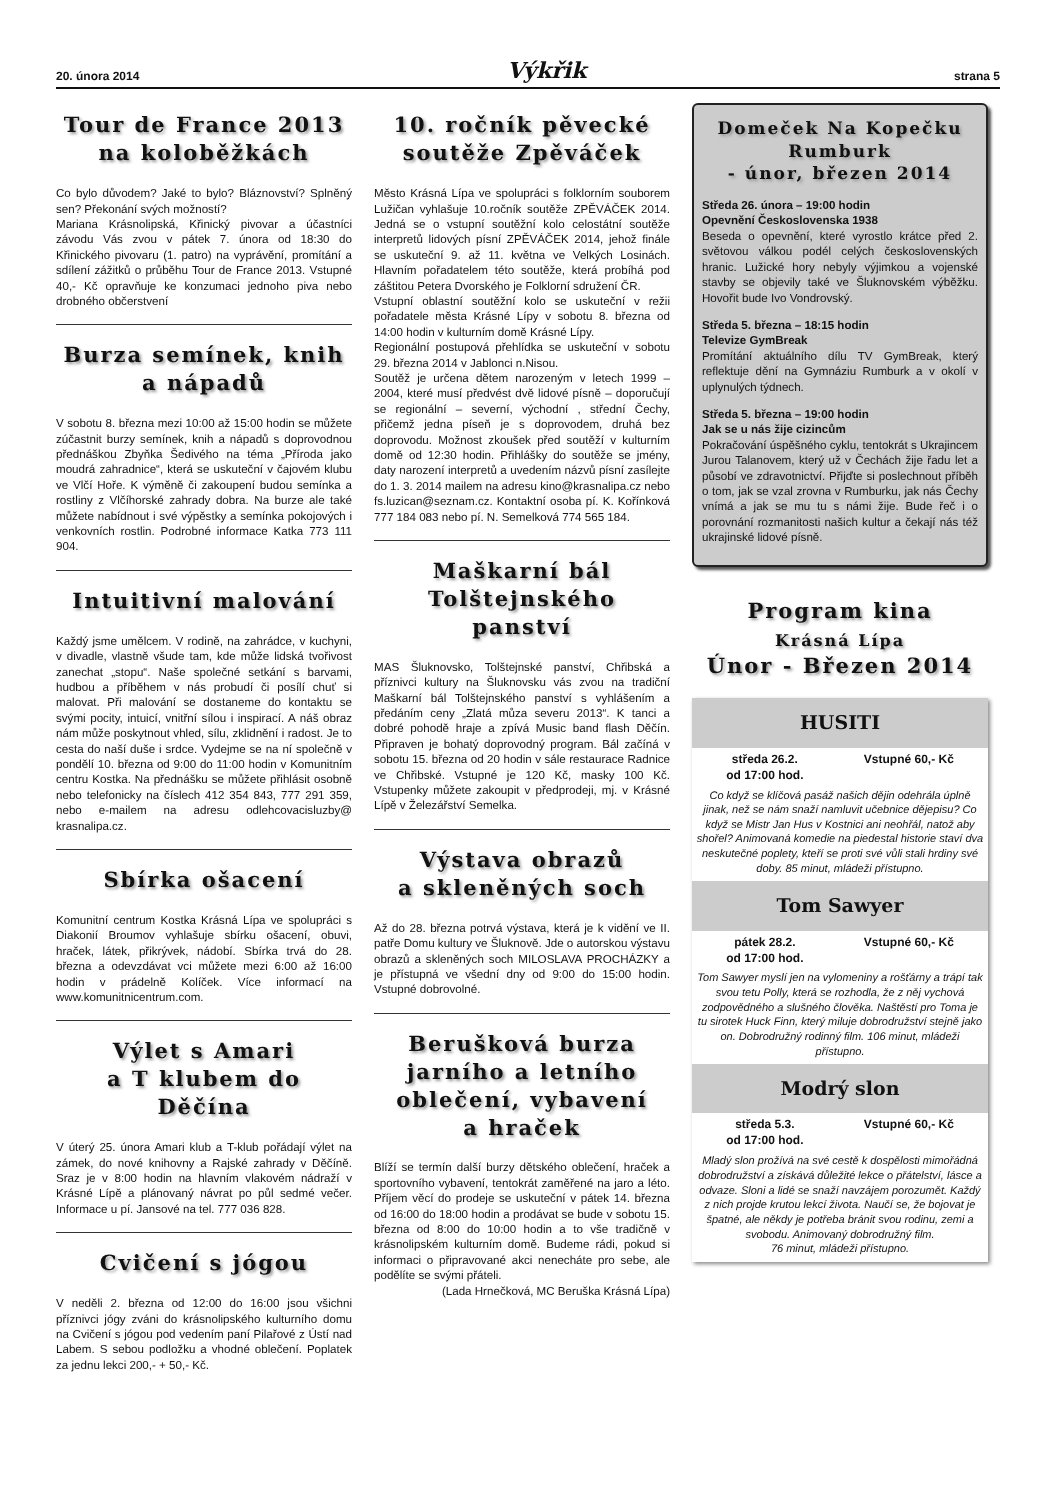20. února 2014 Výkřik strana 5
Tour de France 2013
na koloběžkách
Co bylo důvodem? Jaké to bylo? Bláznovství? Splněný sen? Překonání svých možností?
Mariana Krásnolipská, Křinický pivovar a účastníci závodu Vás zvou v pátek 7. února od 18:30 do Křinického pivovaru (1. patro) na vyprávění, promítání a sdílení zážitků o průběhu Tour de France 2013. Vstupné 40,- Kč opravňuje ke konzumaci jednoho piva nebo drobného občerstvení
Burza semínek, knih
a nápadů
V sobotu 8. března mezi 10:00 až 15:00 hodin se můžete zúčastnit burzy semínek, knih a nápadů s doprovodnou přednáškou Zbyňka Šedivého na téma „Příroda jako moudrá zahradnice“, která se uskuteční v čajovém klubu ve Vlčí Hoře. K výměně či zakoupení budou semínka a rostliny z Vlčíhorské zahrady dobra. Na burze ale také můžete nabídnout i své výpěstky a semínka pokojových i venkovních rostlin. Podrobné informace Katka 773 111 904.
Intuitivní malování
Každý jsme umělcem. V rodině, na zahrádce, v kuchyni, v divadle, vlastně všude tam, kde může lidská tvořivost zanechat „stopu“. Naše společné setkání s barvami, hudbou a příběhem v nás probudí či posílí chuť si malovat. Při malování se dostaneme do kontaktu se svými pocity, intuicí, vnitřní sílou i inspirací. A náš obraz nám může poskytnout vhled, sílu, zklidnění i radost. Je to cesta do naší duše i srdce. Vydejme se na ní společně v pondělí 10. března od 9:00 do 11:00 hodin v Komunitním centru Kostka. Na přednášku se můžete přihlásit osobně nebo telefonicky na číslech 412 354 843, 777 291 359, nebo e-mailem na adresu odlehcovacisluzby@ krasnalipa.cz.
Sbírka ošacení
Komunitní centrum Kostka Krásná Lípa ve spolupráci s Diakonií Broumov vyhlašuje sbírku ošacení, obuvi, hraček, látek, přikrývek, nádobí. Sbírka trvá do 28. března a odevzdávat vci můžete mezi 6:00 až 16:00 hodin v prádelně Kolíček. Více informací na www.komunitnicentrum.com.
Výlet s Amari
a T klubem do Děčína
V úterý 25. února Amari klub a T-klub pořádají výlet na zámek, do nové knihovny a Rajské zahrady v Děčíně. Sraz je v 8:00 hodin na hlavním vlakovém nádraží v Krásné Lípě a plánovaný návrat po půl sedmé večer. Informace u pí. Jansové na tel. 777 036 828.
Cvičení s jógou
V neděli 2. března od 12:00 do 16:00 jsou všichni příznivci jógy zváni do krásnolipského kulturního domu na Cvičení s jógou pod vedením paní Pilařové z Ústí nad Labem. S sebou podložku a vhodné oblečení. Poplatek za jednu lekci 200,- + 50,- Kč.
10. ročník pěvecké
soutěže Zpěváček
Město Krásná Lípa ve spolupráci s folklorním souborem Lužičan vyhlašuje 10.ročník soutěže ZPĚVÁČEK 2014. Jedná se o vstupní soutěžní kolo celostátní soutěže interpretů lidových písní ZPĚVÁČEK 2014, jehož finále se uskuteční 9. až 11. května ve Velkých Losinách. Hlavním pořadatelem této soutěže, která probíhá pod záštitou Petera Dvorského je Folklorní sdružení ČR.
Vstupní oblastní soutěžní kolo se uskuteční v režii pořadatele města Krásné Lípy v sobotu 8. března od 14:00 hodin v kulturním domě Krásné Lípy.
Regionální postupová přehlídka se uskuteční v sobotu 29. března 2014 v Jablonci n.Nisou.
Soutěž je určena dětem narozeným v letech 1999 – 2004, které musí předvést dvě lidové písně – doporučují se regionální – severní, východní , střední Čechy, přičemž jedna píseň je s doprovodem, druhá bez doprovodu. Možnost zkoušek před soutěží v kulturním domě od 12:30 hodin. Přihlášky do soutěže se jmény, daty narození interpretů a uvedením názvů písní zasílejte do 1. 3. 2014 mailem na adresu kino@krasnalipa.cz nebo fs.luzican@seznam.cz. Kontaktní osoba pí. K. Kořínková 777 184 083 nebo pí. N. Semelková 774 565 184.
Maškarní bál
Tolštejnského panství
MAS Šluknovsko, Tolštejnské panství, Chřibská a příznivci kultury na Šluknovsku vás zvou na tradiční Maškarní bál Tolštejnského panství s vyhlášením a předáním ceny „Zlatá můza severu 2013“. K tanci a dobré pohodě hraje a zpívá Music band flash Děčín. Připraven je bohatý doprovodný program. Bál začíná v sobotu 15. března od 20 hodin v sále restaurace Radnice ve Chřibské. Vstupné je 120 Kč, masky 100 Kč. Vstupenky můžete zakoupit v předprodeji, mj. v Krásné Lípě v Železářství Semelka.
Výstava obrazů
a skleněných soch
Až do 28. března potrvá výstava, která je k vidění ve II. patře Domu kultury ve Šluknově. Jde o autorskou výstavu obrazů a skleněných soch MILOSLAVA PROCHÁZKY a je přístupná ve všední dny od 9:00 do 15:00 hodin. Vstupné dobrovolné.
Berušková burza
jarního a letního
oblečení, vybavení
a hraček
Blíží se termín další burzy dětského oblečení, hraček a sportovního vybavení, tentokrát zaměřené na jaro a léto. Příjem věcí do prodeje se uskuteční v pátek 14. března od 16:00 do 18:00 hodin a prodávat se bude v sobotu 15. března od 8:00 do 10:00 hodin a to vše tradičně v krásnolipském kulturním domě. Budeme rádi, pokud si informaci o připravované akci nenecháte pro sebe, ale podělíte se svými přáteli.
(Lada Hrnečková, MC Beruška Krásná Lípa)
Domeček Na Kopečku
Rumburk
- únor, březen 2014
Středa 26. února – 19:00 hodin
Opevnění Československa 1938
Beseda o opevnění, které vyrostlo krátce před 2. světovou válkou podél celých československých hranic. Lužické hory nebyly výjimkou a vojenské stavby se objevily také ve Šluknovském výběžku. Hovořit bude Ivo Vondrovský.
Středa 5. března – 18:15 hodin
Televize GymBreak
Promítání aktuálního dílu TV GymBreak, který reflektuje dění na Gymnáziu Rumburk a v okolí v uplynulých týdnech.
Středa 5. března – 19:00 hodin
Jak se u nás žije cizincům
Pokračování úspěšného cyklu, tentokrát s Ukrajincem Jurou Talanovem, který už v Čechách žije řadu let a působí ve zdravotnictví. Přijďte si poslechnout příběh o tom, jak se vzal zrovna v Rumburku, jak nás Čechy vnímá a jak se mu tu s námi žije. Bude řeč i o porovnání rozmanitosti našich kultur a čekají nás též ukrajinské lidové písně.
Program kina
Krásná Lípa
Únor - Březen 2014
HUSITI
středa 26.2.
od 17:00 hod. Vstupné 60,- Kč
Co když se klíčová pasáž našich dějin odehrála úplně jinak, než se nám snaží namluvit učebnice dějepisu? Co když se Mistr Jan Hus v Kostnici ani neohřál, natož aby shořel? Animovaná komedie na piedestal historie staví dva neskutečné poplety, kteří se proti své vůli stali hrdiny své doby. 85 minut, mládeži přístupno.
Tom Sawyer
pátek 28.2.
od 17:00 hod. Vstupné 60,- Kč
Tom Sawyer myslí jen na vylomeniny a rošťárny a trápí tak svou tetu Polly, která se rozhodla, že z něj vychová zodpovědného a slušného člověka. Naštěstí pro Toma je tu sirotek Huck Finn, který miluje dobrodružství stejně jako on. Dobrodružný rodinný film. 106 minut, mládeži přístupno.
Modrý slon
středa 5.3.
od 17:00 hod. Vstupné 60,- Kč
Mladý slon prožívá na své cestě k dospělosti mimořádná dobrodružství a získává důležité lekce o přátelství, lásce a odvaze. Sloni a lidé se snaží navzájem porozumět. Každý z nich projde krutou lekcí života. Naučí se, že bojovat je špatné, ale někdy je potřeba bránit svou rodinu, zemi a svobodu. Animovaný dobrodružný film.
76 minut, mládeži přístupno.